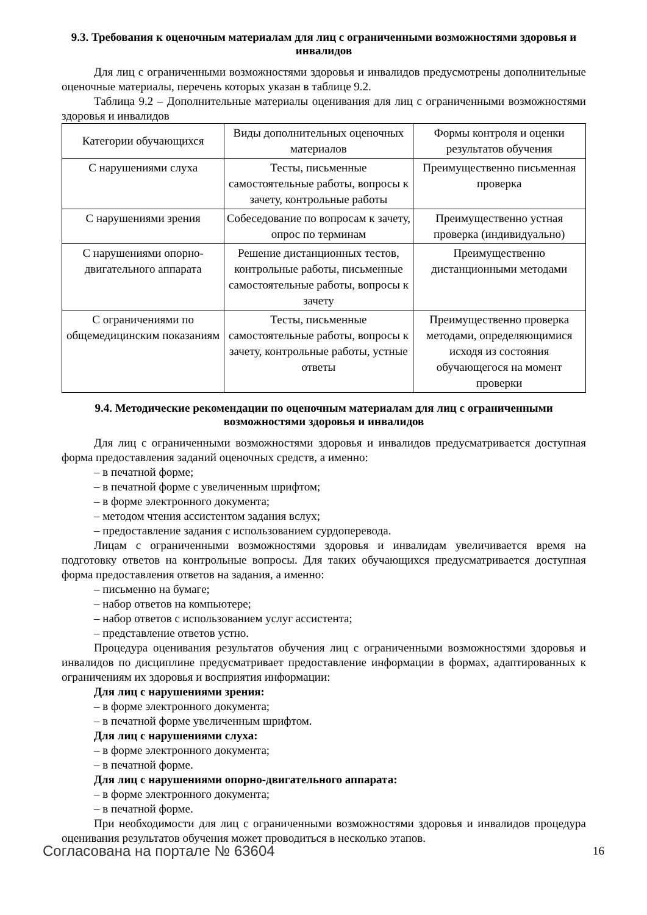9.3. Требования к оценочным материалам для лиц с ограниченными возможностями здоровья и инвалидов
Для лиц с ограниченными возможностями здоровья и инвалидов предусмотрены дополнительные оценочные материалы, перечень которых указан в таблице 9.2.
Таблица 9.2 – Дополнительные материалы оценивания для лиц с ограниченными возможностями здоровья и инвалидов
| Категории обучающихся | Виды дополнительных оценочных материалов | Формы контроля и оценки результатов обучения |
| --- | --- | --- |
| С нарушениями слуха | Тесты, письменные самостоятельные работы, вопросы к зачету, контрольные работы | Преимущественно письменная проверка |
| С нарушениями зрения | Собеседование по вопросам к зачету, опрос по терминам | Преимущественно устная проверка (индивидуально) |
| С нарушениями опорно-двигательного аппарата | Решение дистанционных тестов, контрольные работы, письменные самостоятельные работы, вопросы к зачету | Преимущественно дистанционными методами |
| С ограничениями по общемедицинским показаниям | Тесты, письменные самостоятельные работы, вопросы к зачету, контрольные работы, устные ответы | Преимущественно проверка методами, определяющимися исходя из состояния обучающегося на момент проверки |
9.4. Методические рекомендации по оценочным материалам для лиц с ограниченными возможностями здоровья и инвалидов
Для лиц с ограниченными возможностями здоровья и инвалидов предусматривается доступная форма предоставления заданий оценочных средств, а именно:
– в печатной форме;
– в печатной форме с увеличенным шрифтом;
– в форме электронного документа;
– методом чтения ассистентом задания вслух;
– предоставление задания с использованием сурдоперевода.
Лицам с ограниченными возможностями здоровья и инвалидам увеличивается время на подготовку ответов на контрольные вопросы. Для таких обучающихся предусматривается доступная форма предоставления ответов на задания, а именно:
– письменно на бумаге;
– набор ответов на компьютере;
– набор ответов с использованием услуг ассистента;
– представление ответов устно.
Процедура оценивания результатов обучения лиц с ограниченными возможностями здоровья и инвалидов по дисциплине предусматривает предоставление информации в формах, адаптированных к ограничениям их здоровья и восприятия информации:
Для лиц с нарушениями зрения:
– в форме электронного документа;
– в печатной форме увеличенным шрифтом.
Для лиц с нарушениями слуха:
– в форме электронного документа;
– в печатной форме.
Для лиц с нарушениями опорно-двигательного аппарата:
– в форме электронного документа;
– в печатной форме.
При необходимости для лиц с ограниченными возможностями здоровья и инвалидов процедура оценивания результатов обучения может проводиться в несколько этапов.
Согласована на портале № 63604 16